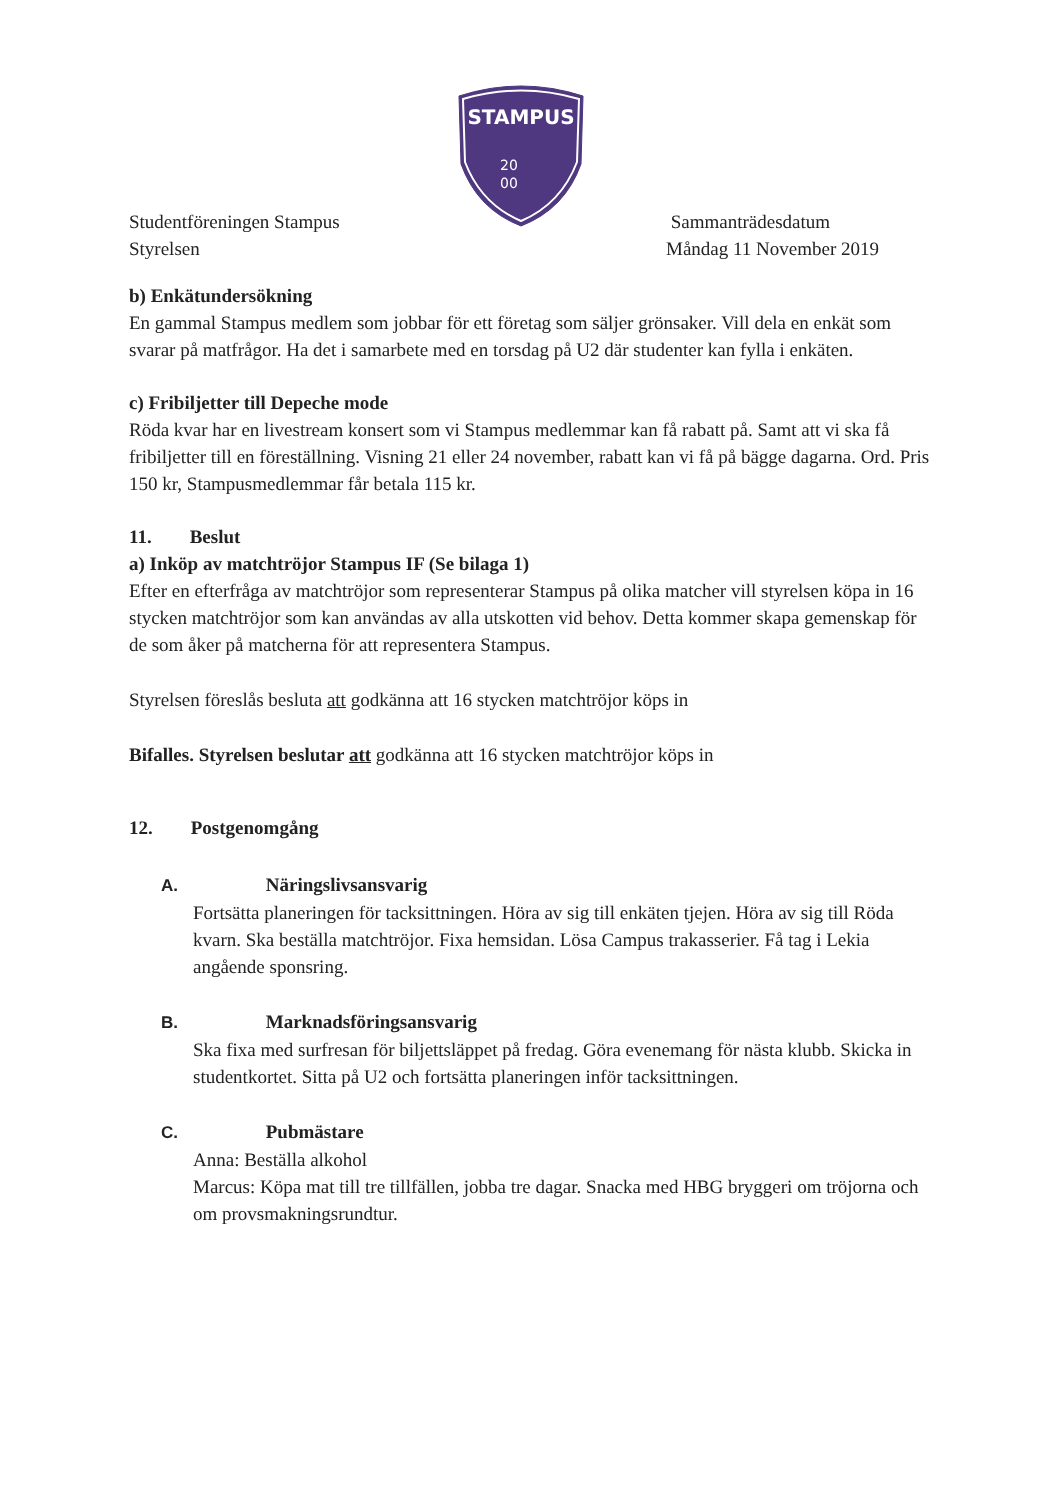STAMPUS
20
00
Studentföreningen Stampus
Styrelsen
Sammanträdesdatum
Måndag 11 November 2019
b) Enkätundersökning
En gammal Stampus medlem som jobbar för ett företag som säljer grönsaker. Vill dela en enkät som svarar på matfrågor. Ha det i samarbete med en torsdag på U2 där studenter kan fylla i enkäten.
c) Fribiljetter till Depeche mode
Röda kvar har en livestream konsert som vi Stampus medlemmar kan få rabatt på. Samt att vi ska få fribiljetter till en föreställning. Visning 21 eller 24 november, rabatt kan vi få på bägge dagarna. Ord. Pris 150 kr, Stampusmedlemmar får betala 115 kr.
11. Beslut
a) Inköp av matchtröjor Stampus IF (Se bilaga 1)
Efter en efterfråga av matchtröjor som representerar Stampus på olika matcher vill styrelsen köpa in 16 stycken matchtröjor som kan användas av alla utskotten vid behov. Detta kommer skapa gemenskap för de som åker på matcherna för att representera Stampus.
Styrelsen föreslås besluta att godkänna att 16 stycken matchtröjor köps in
Bifalles. Styrelsen beslutar att godkänna att 16 stycken matchtröjor köps in
12. Postgenomgång
A. Näringslivsansvarig
Fortsätta planeringen för tacksittningen. Höra av sig till enkäten tjejen. Höra av sig till Röda kvarn. Ska beställa matchtröjor. Fixa hemsidan. Lösa Campus trakasserier. Få tag i Lekia angående sponsring.
B. Marknadsföringsansvarig
Ska fixa med surfresan för biljettsläppet på fredag. Göra evenemang för nästa klubb. Skicka in studentkortet. Sitta på U2 och fortsätta planeringen inför tacksittningen.
C. Pubmästare
Anna: Beställa alkohol
Marcus: Köpa mat till tre tillfällen, jobba tre dagar. Snacka med HBG bryggeri om tröjorna och om provsmakningsrundtur.